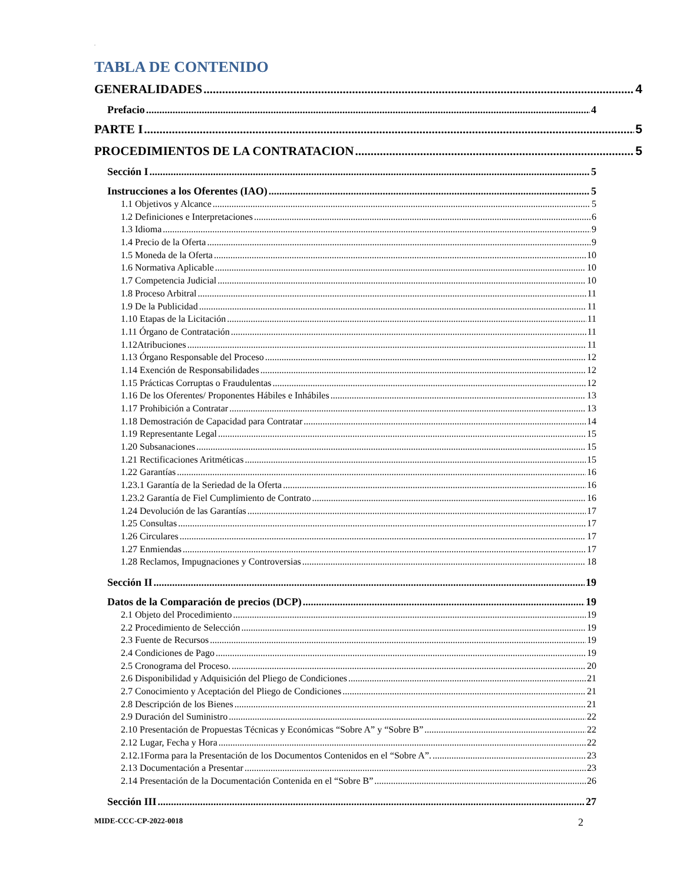.
TABLA DE CONTENIDO
GENERALIDADES 4
Prefacio 4
PARTE I 5
PROCEDIMIENTOS DE LA CONTRATACION 5
Sección I 5
Instrucciones a los Oferentes (IAO) 5
1.1 Objetivos y Alcance 5
1.2 Definiciones e Interpretaciones 6
1.3 Idioma 9
1.4 Precio de la Oferta 9
1.5 Moneda de la Oferta 10
1.6 Normativa Aplicable 10
1.7 Competencia Judicial 10
1.8 Proceso Arbitral 11
1.9 De la Publicidad 11
1.10 Etapas de la Licitación 11
1.11 Órgano de Contratación 11
1.12Atribuciones 11
1.13 Órgano Responsable del Proceso 12
1.14 Exención de Responsabilidades 12
1.15 Prácticas Corruptas o Fraudulentas 12
1.16 De los Oferentes/ Proponentes Hábiles e Inhábiles 13
1.17 Prohibición a Contratar 13
1.18 Demostración de Capacidad para Contratar 14
1.19 Representante Legal 15
1.20 Subsanaciones 15
1.21 Rectificaciones Aritméticas 15
1.22 Garantías 16
1.23.1 Garantía de la Seriedad de la Oferta 16
1.23.2 Garantía de Fiel Cumplimiento de Contrato 16
1.24 Devolución de las Garantías 17
1.25 Consultas 17
1.26 Circulares 17
1.27 Enmiendas 17
1.28 Reclamos, Impugnaciones y Controversias 18
Sección II 19
Datos de la Comparación de precios (DCP) 19
2.1 Objeto del Procedimiento 19
2.2 Procedimiento de Selección 19
2.3 Fuente de Recursos 19
2.4 Condiciones de Pago 19
2.5 Cronograma del Proceso. 20
2.6 Disponibilidad y Adquisición del Pliego de Condiciones 21
2.7 Conocimiento y Aceptación del Pliego de Condiciones 21
2.8 Descripción de los Bienes 21
2.9 Duración del Suministro 22
2.10 Presentación de Propuestas Técnicas y Económicas “Sobre A” y “Sobre B” 22
2.12 Lugar, Fecha y Hora 22
2.12.1Forma para la Presentación de los Documentos Contenidos en el “Sobre A”. 23
2.13 Documentación a Presentar 23
2.14 Presentación de la Documentación Contenida en el “Sobre B” 26
Sección III 27
MIDE-CCC-CP-2022-0018 2